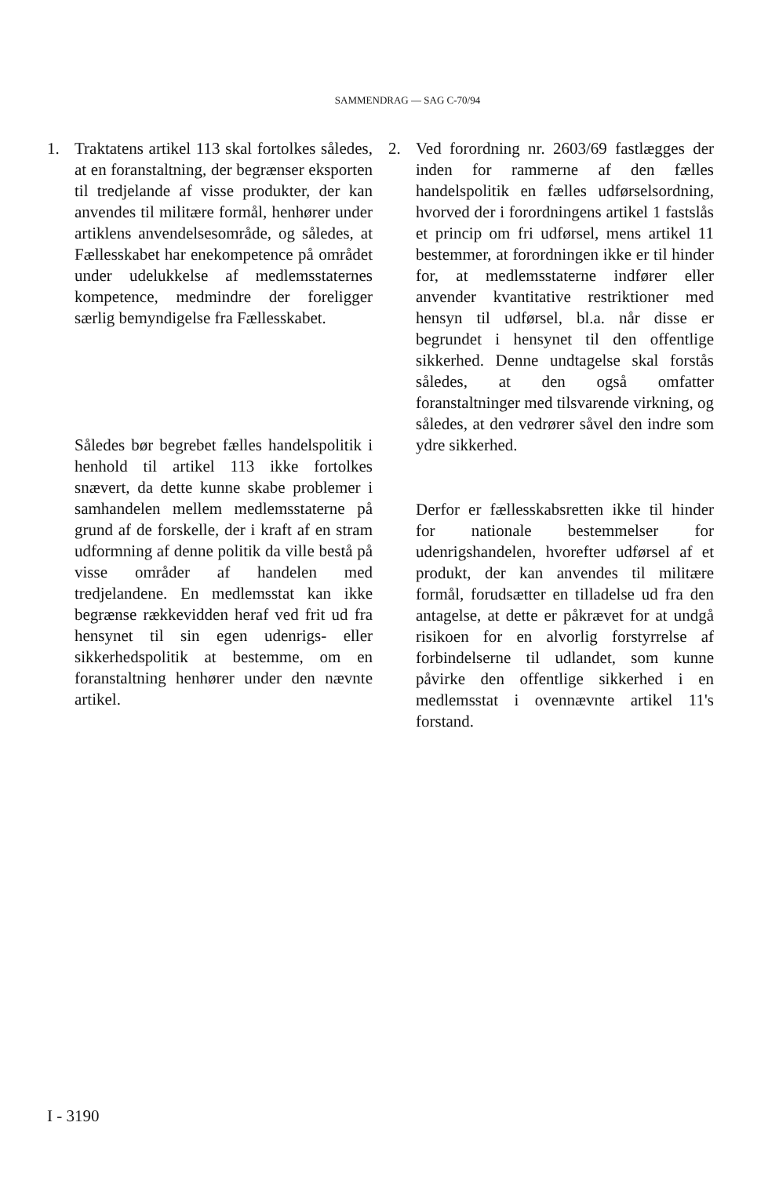SAMMENDRAG — SAG C-70/94
1. Traktatens artikel 113 skal fortolkes således, at en foranstaltning, der begrænser eksporten til tredjelande af visse produkter, der kan anvendes til militære formål, henhører under artiklens anvendelsesområde, og således, at Fællesskabet har enekompetence på området under udelukkelse af medlemsstaternes kompetence, medmindre der foreligger særlig bemyndigelse fra Fællesskabet.
Således bør begrebet fælles handelspolitik i henhold til artikel 113 ikke fortolkes snævert, da dette kunne skabe problemer i samhandelen mellem medlemsstaterne på grund af de forskelle, der i kraft af en stram udformning af denne politik da ville bestå på visse områder af handelen med tredjelandene. En medlemsstat kan ikke begrænse rækkevidden heraf ved frit ud fra hensynet til sin egen udenrigs- eller sikkerhedspolitik at bestemme, om en foranstaltning henhører under den nævnte artikel.
2. Ved forordning nr. 2603/69 fastlægges der inden for rammerne af den fælles handelspolitik en fælles udførselsordning, hvorved der i forordningens artikel 1 fastslås et princip om fri udførsel, mens artikel 11 bestemmer, at forordningen ikke er til hinder for, at medlemsstaterne indfører eller anvender kvantitative restriktioner med hensyn til udførsel, bl.a. når disse er begrundet i hensynet til den offentlige sikkerhed. Denne undtagelse skal forstås således, at den også omfatter foranstaltninger med tilsvarende virkning, og således, at den vedrører såvel den indre som ydre sikkerhed.
Derfor er fællesskabsretten ikke til hinder for nationale bestemmelser for udenrigshandelen, hvorefter udførsel af et produkt, der kan anvendes til militære formål, forudsætter en tilladelse ud fra den antagelse, at dette er påkrævet for at undgå risikoen for en alvorlig forstyrrelse af forbindelserne til udlandet, som kunne påvirke den offentlige sikkerhed i en medlemsstat i ovennævnte artikel 11's forstand.
I - 3190